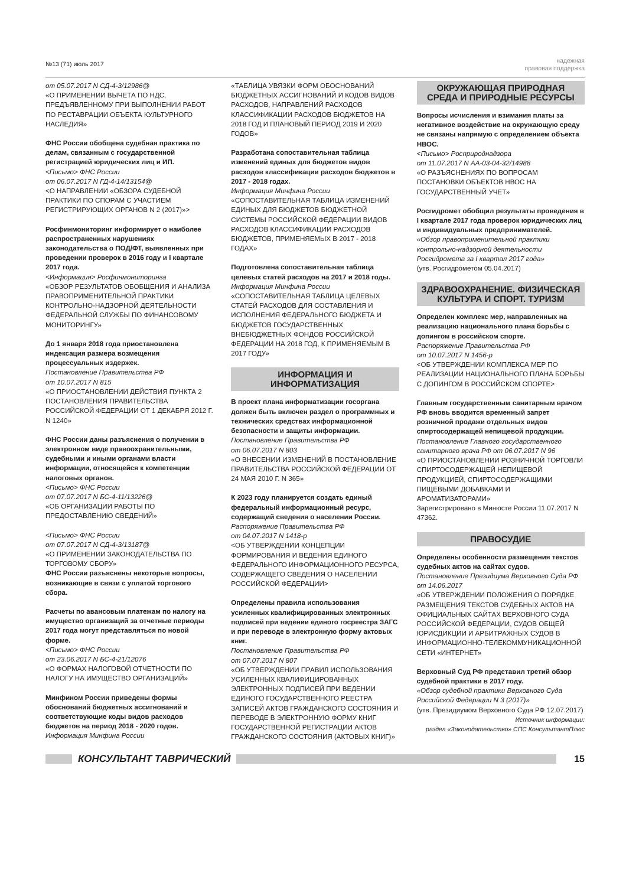№13 (71) июль 2017
надежная
правовая поддержка
от 05.07.2017 N СД-4-3/12986@
«О ПРИМЕНЕНИИ ВЫЧЕТА ПО НДС, ПРЕДЪЯВЛЕННОМУ ПРИ ВЫПОЛНЕНИИ РАБОТ ПО РЕСТАВРАЦИИ ОБЪЕКТА КУЛЬТУРНОГО НАСЛЕДИЯ»
ФНС России обобщена судебная практика по делам, связанным с государственной регистрацией юридических лиц и ИП.
<Письмо> ФНС России
от 06.07.2017 N ГД-4-14/13154@
<О НАПРАВЛЕНИИ «ОБЗОРА СУДЕБНОЙ ПРАКТИКИ ПО СПОРАМ С УЧАСТИЕМ РЕГИСТРИРУЮЩИХ ОРГАНОВ N 2 (2017)»>
Росфинмониторинг информирует о наиболее распространенных нарушениях законодательства о ПОД/ФТ, выявленных при проведении проверок в 2016 году и I квартале 2017 года.
<Информация> Росфинмониторинга
«ОБЗОР РЕЗУЛЬТАТОВ ОБОБЩЕНИЯ И АНАЛИЗА ПРАВОПРИМЕНИТЕЛЬНОЙ ПРАКТИКИ КОНТРОЛЬНО-НАДЗОРНОЙ ДЕЯТЕЛЬНОСТИ ФЕДЕРАЛЬНОЙ СЛУЖБЫ ПО ФИНАНСОВОМУ МОНИТОРИНГУ»
До 1 января 2018 года приостановлена индексация размера возмещения процессуальных издержек.
Постановление Правительства РФ
от 10.07.2017 N 815
«О ПРИОСТАНОВЛЕНИИ ДЕЙСТВИЯ ПУНКТА 2 ПОСТАНОВЛЕНИЯ ПРАВИТЕЛЬСТВА РОССИЙСКОЙ ФЕДЕРАЦИИ ОТ 1 ДЕКАБРЯ 2012 Г. N 1240»
ФНС России даны разъяснения о получении в электронном виде правоохранительными, судебными и иными органами власти информации, относящейся к компетенции налоговых органов.
<Письмо> ФНС России
от 07.07.2017 N БС-4-11/13226@
«ОБ ОРГАНИЗАЦИИ РАБОТЫ ПО ПРЕДОСТАВЛЕНИЮ СВЕДЕНИЙ»
<Письмо> ФНС России
от 07.07.2017 N СД-4-3/13187@
«О ПРИМЕНЕНИИ ЗАКОНОДАТЕЛЬСТВА ПО ТОРГОВОМУ СБОРУ»
ФНС России разъяснены некоторые вопросы, возникающие в связи с уплатой торгового сбора.
Расчеты по авансовым платежам по налогу на имущество организаций за отчетные периоды 2017 года могут представляться по новой форме.
<Письмо> ФНС России
от 23.06.2017 N БС-4-21/12076
«О ФОРМАХ НАЛОГОВОЙ ОТЧЕТНОСТИ ПО НАЛОГУ НА ИМУЩЕСТВО ОРГАНИЗАЦИЙ»
Минфином России приведены формы обоснований бюджетных ассигнований и соответствующие коды видов расходов бюджетов на период 2018 - 2020 годов.
Информация Минфина России
«ТАБЛИЦА УВЯЗКИ ФОРМ ОБОСНОВАНИЙ БЮДЖЕТНЫХ АССИГНОВАНИЙ И КОДОВ ВИДОВ РАСХОДОВ, НАПРАВЛЕНИЙ РАСХОДОВ КЛАССИФИКАЦИИ РАСХОДОВ БЮДЖЕТОВ НА 2018 ГОД И ПЛАНОВЫЙ ПЕРИОД 2019 И 2020 ГОДОВ»
Разработана сопоставительная таблица изменений единых для бюджетов видов расходов классификации расходов бюджетов в 2017 - 2018 годах.
Информация Минфина России
«СОПОСТАВИТЕЛЬНАЯ ТАБЛИЦА ИЗМЕНЕНИЙ ЕДИНЫХ ДЛЯ БЮДЖЕТОВ БЮДЖЕТНОЙ СИСТЕМЫ РОССИЙСКОЙ ФЕДЕРАЦИИ ВИДОВ РАСХОДОВ КЛАССИФИКАЦИИ РАСХОДОВ БЮДЖЕТОВ, ПРИМЕНЯЕМЫХ В 2017 - 2018 ГОДАХ»
Подготовлена сопоставительная таблица целевых статей расходов на 2017 и 2018 годы.
Информация Минфина России
«СОПОСТАВИТЕЛЬНАЯ ТАБЛИЦА ЦЕЛЕВЫХ СТАТЕЙ РАСХОДОВ ДЛЯ СОСТАВЛЕНИЯ И ИСПОЛНЕНИЯ ФЕДЕРАЛЬНОГО БЮДЖЕТА И БЮДЖЕТОВ ГОСУДАРСТВЕННЫХ ВНЕБЮДЖЕТНЫХ ФОНДОВ РОССИЙСКОЙ ФЕДЕРАЦИИ НА 2018 ГОД, К ПРИМЕНЯЕМЫМ В 2017 ГОДУ»
ИНФОРМАЦИЯ И ИНФОРМАТИЗАЦИЯ
В проект плана информатизации госоргана должен быть включен раздел о программных и технических средствах информационной безопасности и защиты информации.
Постановление Правительства РФ
от 06.07.2017 N 803
«О ВНЕСЕНИИ ИЗМЕНЕНИЙ В ПОСТАНОВЛЕНИЕ ПРАВИТЕЛЬСТВА РОССИЙСКОЙ ФЕДЕРАЦИИ ОТ 24 МАЯ 2010 Г. N 365»
К 2023 году планируется создать единый федеральный информационный ресурс, содержащий сведения о населении России.
Распоряжение Правительства РФ
от 04.07.2017 N 1418-р
<ОБ УТВЕРЖДЕНИИ КОНЦЕПЦИИ ФОРМИРОВАНИЯ И ВЕДЕНИЯ ЕДИНОГО ФЕДЕРАЛЬНОГО ИНФОРМАЦИОННОГО РЕСУРСА, СОДЕРЖАЩЕГО СВЕДЕНИЯ О НАСЕЛЕНИИ РОССИЙСКОЙ ФЕДЕРАЦИИ>
Определены правила использования усиленных квалифицированных электронных подписей при ведении единого госреестра ЗАГС и при переводе в электронную форму актовых книг.
Постановление Правительства РФ
от 07.07.2017 N 807
«ОБ УТВЕРЖДЕНИИ ПРАВИЛ ИСПОЛЬЗОВАНИЯ УСИЛЕННЫХ КВАЛИФИЦИРОВАННЫХ ЭЛЕКТРОННЫХ ПОДПИСЕЙ ПРИ ВЕДЕНИИ ЕДИНОГО ГОСУДАРСТВЕННОГО РЕЕСТРА ЗАПИСЕЙ АКТОВ ГРАЖДАНСКОГО СОСТОЯНИЯ И ПЕРЕВОДЕ В ЭЛЕКТРОННУЮ ФОРМУ КНИГ ГОСУДАРСТВЕННОЙ РЕГИСТРАЦИИ АКТОВ ГРАЖДАНСКОГО СОСТОЯНИЯ (АКТОВЫХ КНИГ)»
ОКРУЖАЮЩАЯ ПРИРОДНАЯ СРЕДА И ПРИРОДНЫЕ РЕСУРСЫ
Вопросы исчисления и взимания платы за негативное воздействие на окружающую среду не связаны напрямую с определением объекта НВОС.
<Письмо> Росприроднадзора
от 11.07.2017 N АА-03-04-32/14988
«О РАЗЪЯСНЕНИЯХ ПО ВОПРОСАМ ПОСТАНОВКИ ОБЪЕКТОВ НВОС НА ГОСУДАРСТВЕННЫЙ УЧЕТ»
Росгидромет обобщил результаты проведения в I квартале 2017 года проверок юридических лиц и индивидуальных предпринимателей.
«Обзор правоприменительной практики контрольно-надзорной деятельности Росгидромета за I квартал 2017 года»
(утв. Росгидрометом 05.04.2017)
ЗДРАВООХРАНЕНИЕ. ФИЗИЧЕСКАЯ КУЛЬТУРА И СПОРТ. ТУРИЗМ
Определен комплекс мер, направленных на реализацию национального плана борьбы с допингом в российском спорте.
Распоряжение Правительства РФ
от 10.07.2017 N 1456-р
<ОБ УТВЕРЖДЕНИИ КОМПЛЕКСА МЕР ПО РЕАЛИЗАЦИИ НАЦИОНАЛЬНОГО ПЛАНА БОРЬБЫ С ДОПИНГОМ В РОССИЙСКОМ СПОРТЕ>
Главным государственным санитарным врачом РФ вновь вводится временный запрет розничной продажи отдельных видов спиртосодержащей непищевой продукции.
Постановление Главного государственного санитарного врача РФ от 06.07.2017 N 96
«О ПРИОСТАНОВЛЕНИИ РОЗНИЧНОЙ ТОРГОВЛИ СПИРТОСОДЕРЖАЩЕЙ НЕПИЩЕВОЙ ПРОДУКЦИЕЙ, СПИРТОСОДЕРЖАЩИМИ ПИЩЕВЫМИ ДОБАВКАМИ И АРОМАТИЗАТОРАМИ»
Зарегистрировано в Минюсте России 11.07.2017 N 47362.
ПРАВОСУДИЕ
Определены особенности размещения текстов судебных актов на сайтах судов.
Постановление Президиума Верховного Суда РФ от 14.06.2017
«ОБ УТВЕРЖДЕНИИ ПОЛОЖЕНИЯ О ПОРЯДКЕ РАЗМЕЩЕНИЯ ТЕКСТОВ СУДЕБНЫХ АКТОВ НА ОФИЦИАЛЬНЫХ САЙТАХ ВЕРХОВНОГО СУДА РОССИЙСКОЙ ФЕДЕРАЦИИ, СУДОВ ОБЩЕЙ ЮРИСДИКЦИИ И АРБИТРАЖНЫХ СУДОВ В ИНФОРМАЦИОННО-ТЕЛЕКОММУНИКАЦИОННОЙ СЕТИ «ИНТЕРНЕТ»
Верховный Суд РФ представил третий обзор судебной практики в 2017 году.
«Обзор судебной практики Верховного Суда Российской Федерации N 3 (2017)»
(утв. Президиумом Верховного Суда РФ 12.07.2017)
Источник информации:
раздел «Законодательство» СПС КонсультантПлюс
КОНСУЛЬТАНТ ТАВРИЧЕСКИЙ 15